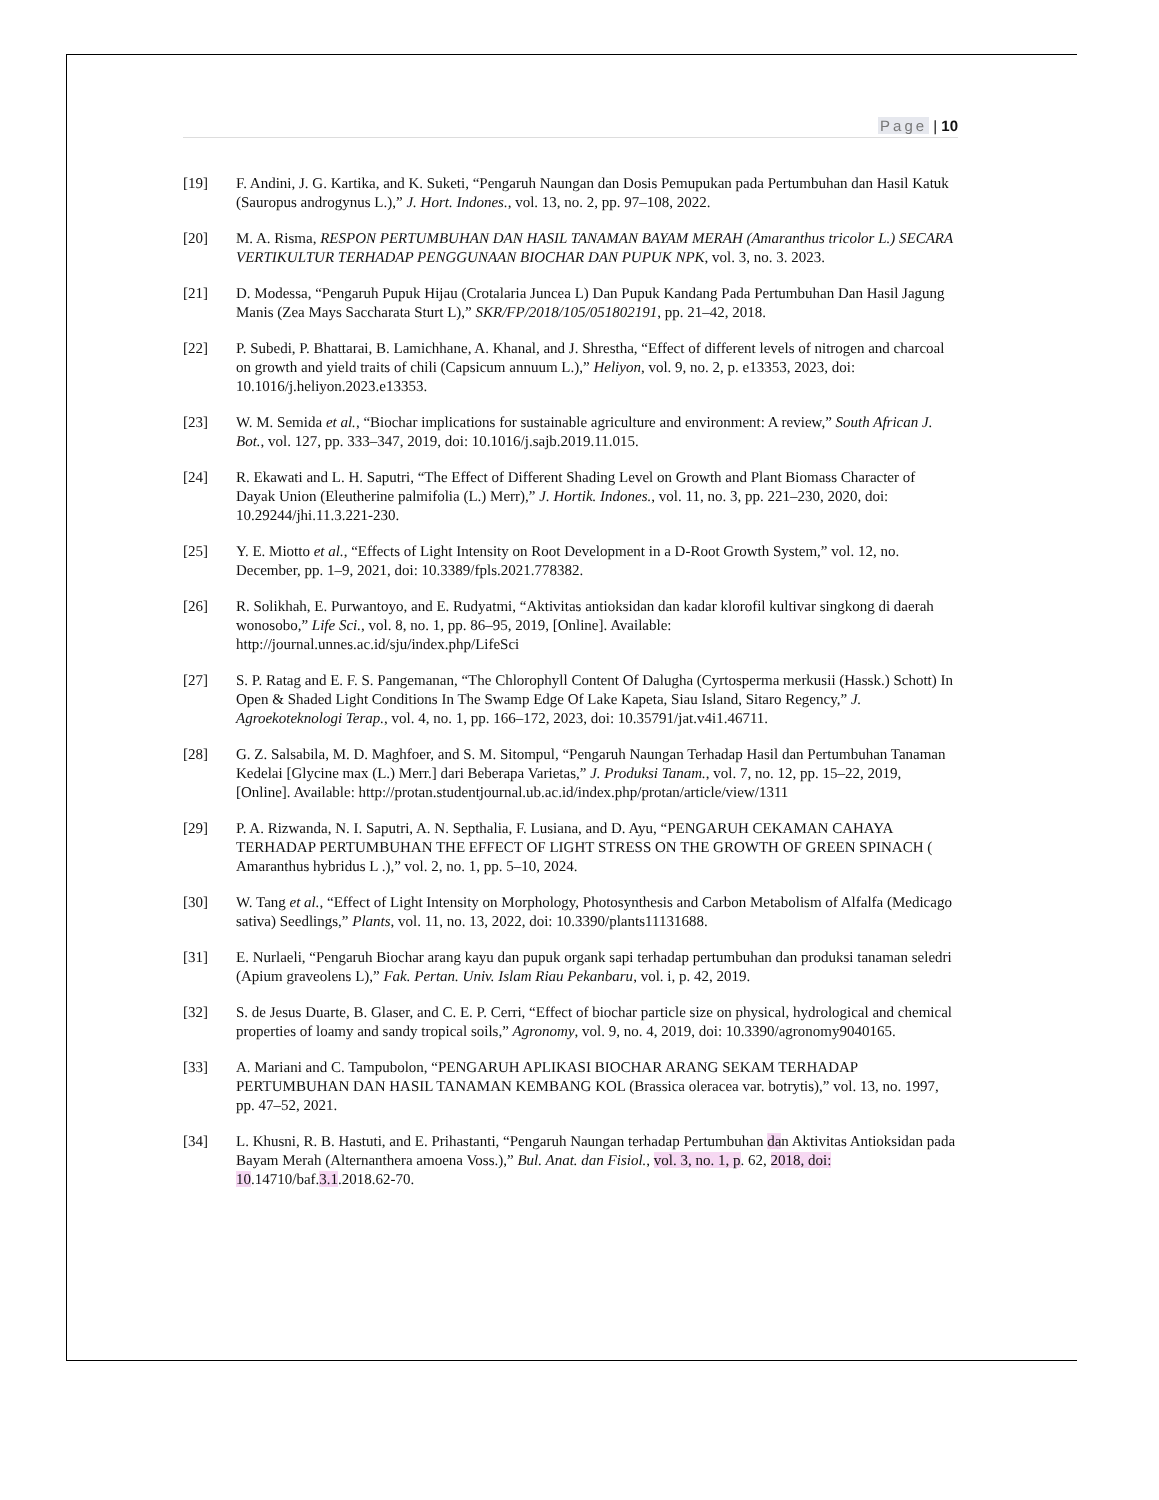Page | 10
[19] F. Andini, J. G. Kartika, and K. Suketi, “Pengaruh Naungan dan Dosis Pemupukan pada Pertumbuhan dan Hasil Katuk (Sauropus androgynus L.),” J. Hort. Indones., vol. 13, no. 2, pp. 97–108, 2022.
[20] M. A. Risma, RESPON PERTUMBUHAN DAN HASIL TANAMAN BAYAM MERAH (Amaranthus tricolor L.) SECARA VERTIKULTUR TERHADAP PENGGUNAAN BIOCHAR DAN PUPUK NPK, vol. 3, no. 3. 2023.
[21] D. Modessa, “Pengaruh Pupuk Hijau (Crotalaria Juncea L) Dan Pupuk Kandang Pada Pertumbuhan Dan Hasil Jagung Manis (Zea Mays Saccharata Sturt L),” SKR/FP/2018/105/051802191, pp. 21–42, 2018.
[22] P. Subedi, P. Bhattarai, B. Lamichhane, A. Khanal, and J. Shrestha, “Effect of different levels of nitrogen and charcoal on growth and yield traits of chili (Capsicum annuum L.),” Heliyon, vol. 9, no. 2, p. e13353, 2023, doi: 10.1016/j.heliyon.2023.e13353.
[23] W. M. Semida et al., “Biochar implications for sustainable agriculture and environment: A review,” South African J. Bot., vol. 127, pp. 333–347, 2019, doi: 10.1016/j.sajb.2019.11.015.
[24] R. Ekawati and L. H. Saputri, “The Effect of Different Shading Level on Growth and Plant Biomass Character of Dayak Union (Eleutherine palmifolia (L.) Merr),” J. Hortik. Indones., vol. 11, no. 3, pp. 221–230, 2020, doi: 10.29244/jhi.11.3.221-230.
[25] Y. E. Miotto et al., “Effects of Light Intensity on Root Development in a D-Root Growth System,” vol. 12, no. December, pp. 1–9, 2021, doi: 10.3389/fpls.2021.778382.
[26] R. Solikhah, E. Purwantoyo, and E. Rudyatmi, “Aktivitas antioksidan dan kadar klorofil kultivar singkong di daerah wonosobo,” Life Sci., vol. 8, no. 1, pp. 86–95, 2019, [Online]. Available: http://journal.unnes.ac.id/sju/index.php/LifeSci
[27] S. P. Ratag and E. F. S. Pangemanan, “The Chlorophyll Content Of Dalugha (Cyrtosperma merkusii (Hassk.) Schott) In Open & Shaded Light Conditions In The Swamp Edge Of Lake Kapeta, Siau Island, Sitaro Regency,” J. Agroekoteknologi Terap., vol. 4, no. 1, pp. 166–172, 2023, doi: 10.35791/jat.v4i1.46711.
[28] G. Z. Salsabila, M. D. Maghfoer, and S. M. Sitompul, “Pengaruh Naungan Terhadap Hasil dan Pertumbuhan Tanaman Kedelai [Glycine max (L.) Merr.] dari Beberapa Varietas,” J. Produksi Tanam., vol. 7, no. 12, pp. 15–22, 2019, [Online]. Available: http://protan.studentjournal.ub.ac.id/index.php/protan/article/view/1311
[29] P. A. Rizwanda, N. I. Saputri, A. N. Septhalia, F. Lusiana, and D. Ayu, “PENGARUH CEKAMAN CAHAYA TERHADAP PERTUMBUHAN THE EFFECT OF LIGHT STRESS ON THE GROWTH OF GREEN SPINACH ( Amaranthus hybridus L .),” vol. 2, no. 1, pp. 5–10, 2024.
[30] W. Tang et al., “Effect of Light Intensity on Morphology, Photosynthesis and Carbon Metabolism of Alfalfa (Medicago sativa) Seedlings,” Plants, vol. 11, no. 13, 2022, doi: 10.3390/plants11131688.
[31] E. Nurlaeli, “Pengaruh Biochar arang kayu dan pupuk organk sapi terhadap pertumbuhan dan produksi tanaman seledri (Apium graveolens L),” Fak. Pertan. Univ. Islam Riau Pekanbaru, vol. i, p. 42, 2019.
[32] S. de Jesus Duarte, B. Glaser, and C. E. P. Cerri, “Effect of biochar particle size on physical, hydrological and chemical properties of loamy and sandy tropical soils,” Agronomy, vol. 9, no. 4, 2019, doi: 10.3390/agronomy9040165.
[33] A. Mariani and C. Tampubolon, “PENGARUH APLIKASI BIOCHAR ARANG SEKAM TERHADAP PERTUMBUHAN DAN HASIL TANAMAN KEMBANG KOL (Brassica oleracea var. botrytis),” vol. 13, no. 1997, pp. 47–52, 2021.
[34] L. Khusni, R. B. Hastuti, and E. Prihastanti, “Pengaruh Naungan terhadap Pertumbuhan dan Aktivitas Antioksidan pada Bayam Merah (Alternanthera amoena Voss.),” Bul. Anat. dan Fisiol., vol. 3, no. 1, p. 62, 2018, doi: 10.14710/baf.3.1.2018.62-70.